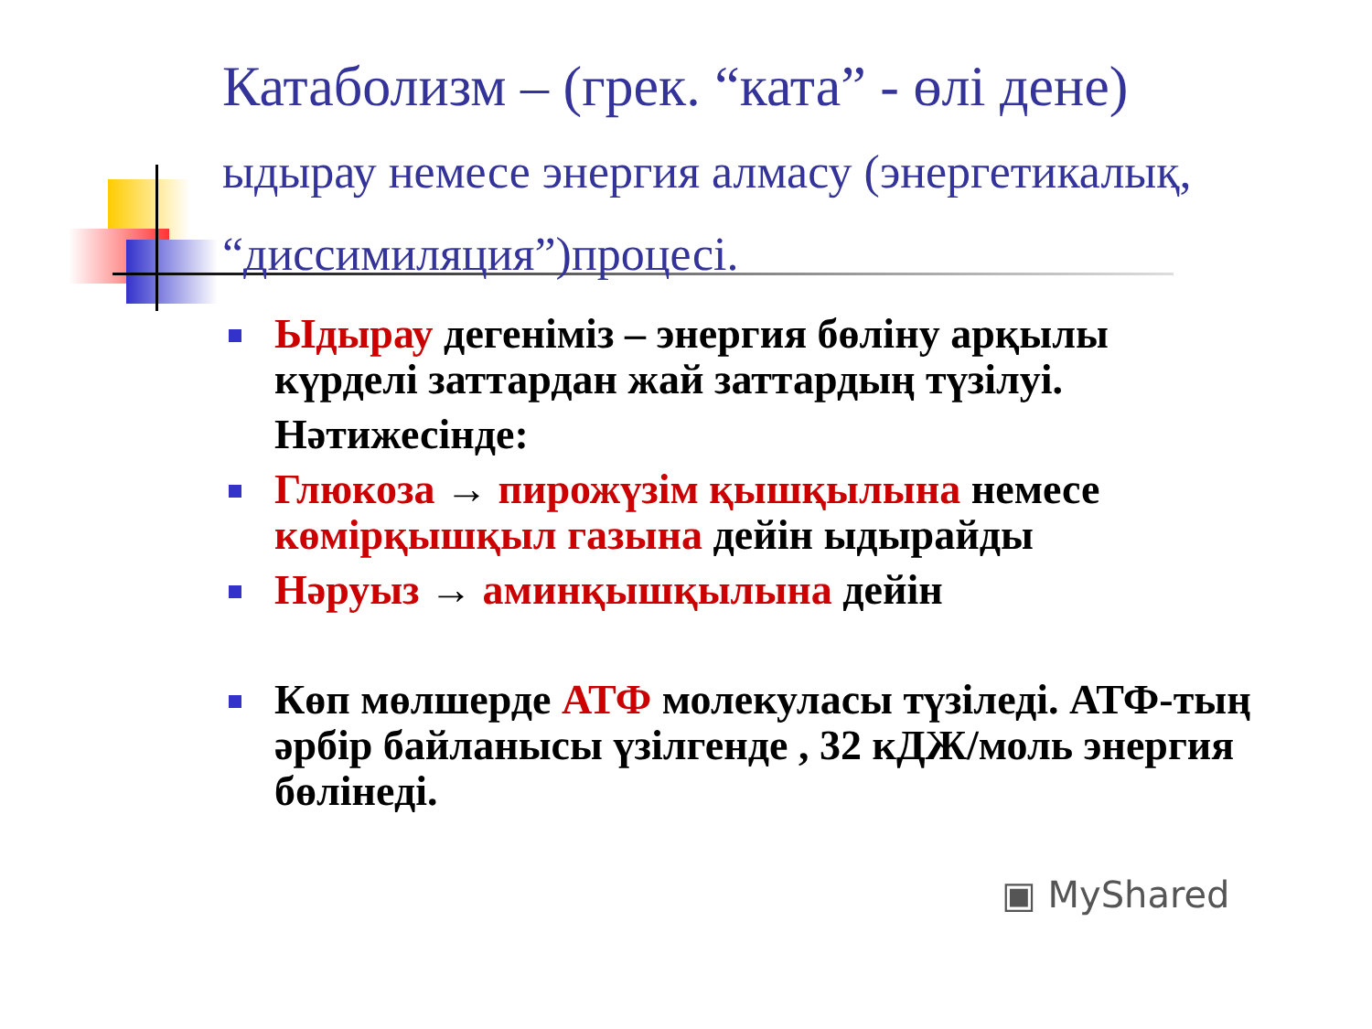Катаболизм – (грек. “ката” - өлі дене)
ыдырау немесе энергия алмасу (энергетикалық, “диссимиляция”)процесі.
Ыдырау дегеніміз – энергия бөліну арқылы күрделі заттардан жай заттардың түзілуі.
Нәтижесінде:
Глюкоза → пирожүзім қышқылына немесе көмірқышқыл газына дейін ыдырайды
Нәруыз → аминқышқылына дейін
Көп мөлшерде АТФ молекуласы түзіледі. АТФ-тың әрбір байланысы үзілгенде , 32 кДЖ/моль энергия бөлінеді.
▣ MyShared